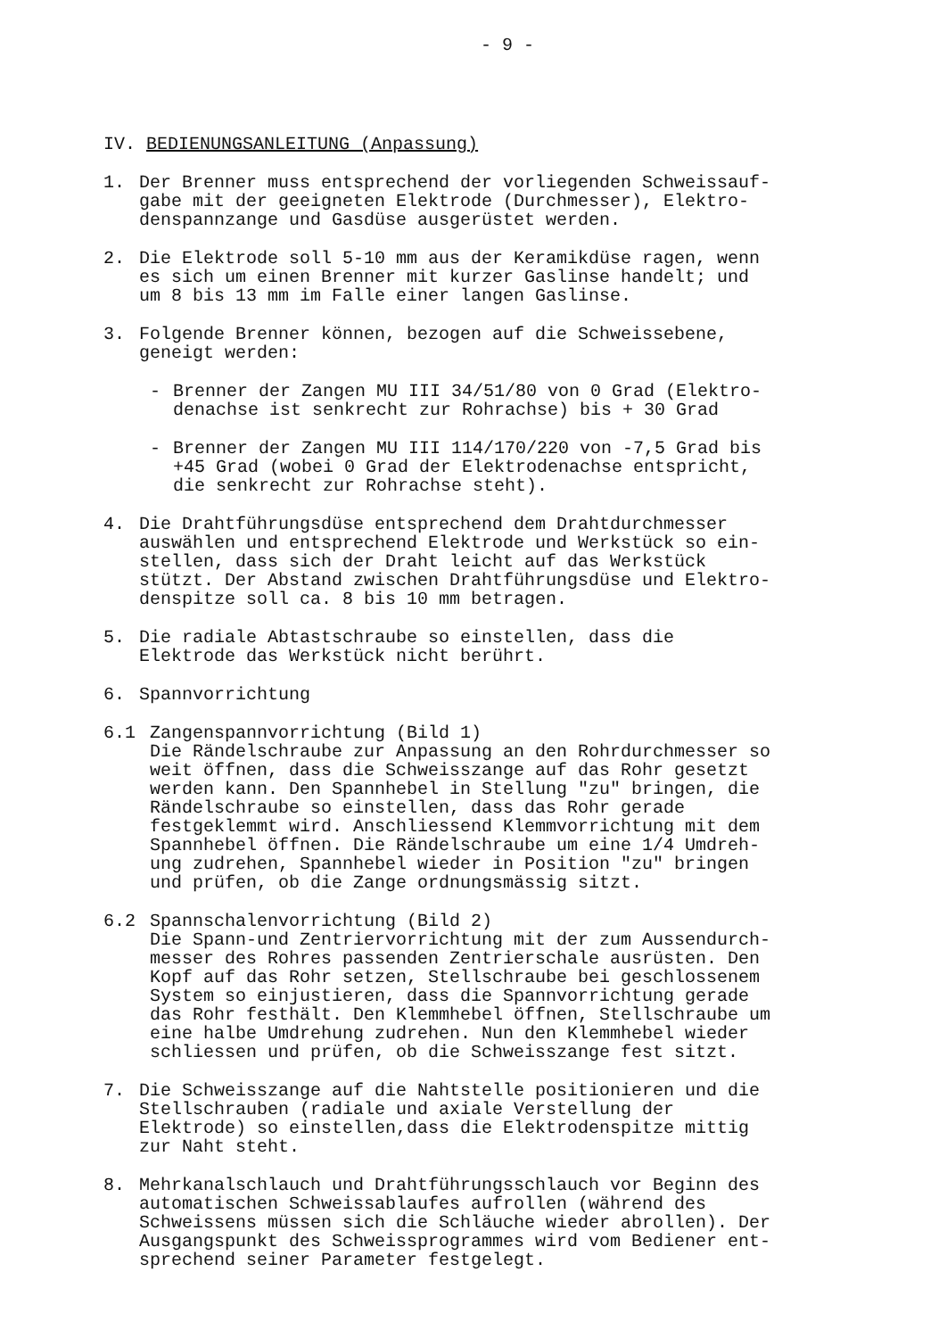- 9 -
IV. BEDIENUNGSANLEITUNG (Anpassung)
1. Der Brenner muss entsprechend der vorliegenden Schweissauf-
gabe mit der geeigneten Elektrode (Durchmesser), Elektro-
denspannzange und Gasdüse ausgerüstet werden.
2. Die Elektrode soll 5-10 mm aus der Keramikdüse ragen, wenn
es sich um einen Brenner mit kurzer Gaslinse handelt; und
um 8 bis 13 mm im Falle einer langen Gaslinse.
3. Folgende Brenner können, bezogen auf die Schweissebene,
geneigt werden:
- Brenner der Zangen MU III 34/51/80 von 0 Grad (Elektro-
denachse ist senkrecht zur Rohrachse) bis + 30 Grad
- Brenner der Zangen MU III 114/170/220 von -7,5 Grad bis
+45 Grad (wobei 0 Grad der Elektrodenachse entspricht,
die senkrecht zur Rohrachse steht).
4. Die Drahtführungsdüse entsprechend dem Drahtdurchmesser
auswählen und entsprechend Elektrode und Werkstück so ein-
stellen, dass sich der Draht leicht auf das Werkstück
stützt. Der Abstand zwischen Drahtführungsdüse und Elektro-
denspitze soll ca. 8 bis 10 mm betragen.
5. Die radiale Abtastschraube so einstellen, dass die
Elektrode das Werkstück nicht berührt.
6. Spannvorrichtung
6.1 Zangenspannvorrichtung (Bild 1)
Die Rändelschraube zur Anpassung an den Rohrdurchmesser so
weit öffnen, dass die Schweisszange auf das Rohr gesetzt
werden kann. Den Spannhebel in Stellung "zu" bringen, die
Rändelschraube so einstellen, dass das Rohr gerade
festgeklemmt wird. Anschliessend Klemmvorrichtung mit dem
Spannhebel öffnen. Die Rändelschraube um eine 1/4 Umdreh-
ung zudrehen, Spannhebel wieder in Position "zu" bringen
und prüfen, ob die Zange ordnungsmässig sitzt.
6.2 Spannschalenvorrichtung (Bild 2)
Die Spann-und Zentriervorrichtung mit der zum Aussendurch-
messer des Rohres passenden Zentrierschale ausrüsten. Den
Kopf auf das Rohr setzen, Stellschraube bei geschlossenem
System so einjustieren, dass die Spannvorrichtung gerade
das Rohr festhält. Den Klemmhebel öffnen, Stellschraube um
eine halbe Umdrehung zudrehen. Nun den Klemmhebel wieder
schliessen und prüfen, ob die Schweisszange fest sitzt.
7. Die Schweisszange auf die Nahtstelle positionieren und die
Stellschrauben (radiale und axiale Verstellung der
Elektrode) so einstellen,dass die Elektrodenspitze mittig
zur Naht steht.
8. Mehrkanalschlauch und Drahtführungsschlauch vor Beginn des
automatischen Schweissablaufes aufrollen (während des
Schweissens müssen sich die Schläuche wieder abrollen). Der
Ausgangspunkt des Schweissprogrammes wird vom Bediener ent-
sprechend seiner Parameter festgelegt.